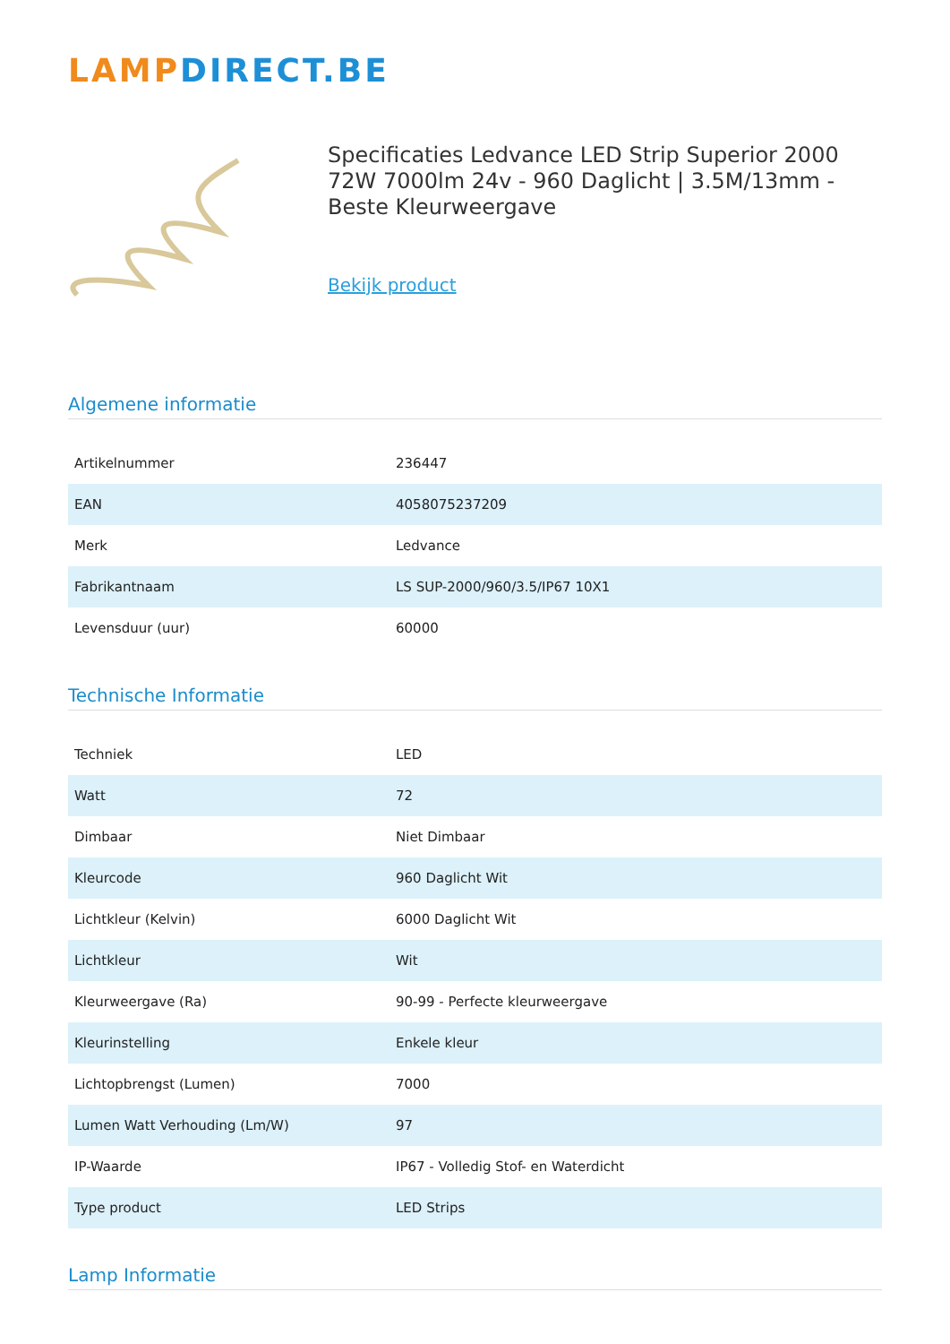LAMP DIRECT.BE
Specificaties Ledvance LED Strip Superior 2000 72W 7000lm 24v - 960 Daglicht | 3.5M/13mm - Beste Kleurweergave
Bekijk product
Algemene informatie
| Artikelnummer | 236447 |
| EAN | 4058075237209 |
| Merk | Ledvance |
| Fabrikantnaam | LS SUP-2000/960/3.5/IP67 10X1 |
| Levensduur (uur) | 60000 |
Technische Informatie
| Techniek | LED |
| Watt | 72 |
| Dimbaar | Niet Dimbaar |
| Kleurcode | 960 Daglicht Wit |
| Lichtkleur (Kelvin) | 6000 Daglicht Wit |
| Lichtkleur | Wit |
| Kleurweergave (Ra) | 90-99 - Perfecte kleurweergave |
| Kleurinstelling | Enkele kleur |
| Lichtopbrengst (Lumen) | 7000 |
| Lumen Watt Verhouding (Lm/W) | 97 |
| IP-Waarde | IP67 - Volledig Stof- en Waterdicht |
| Type product | LED Strips |
Lamp Informatie